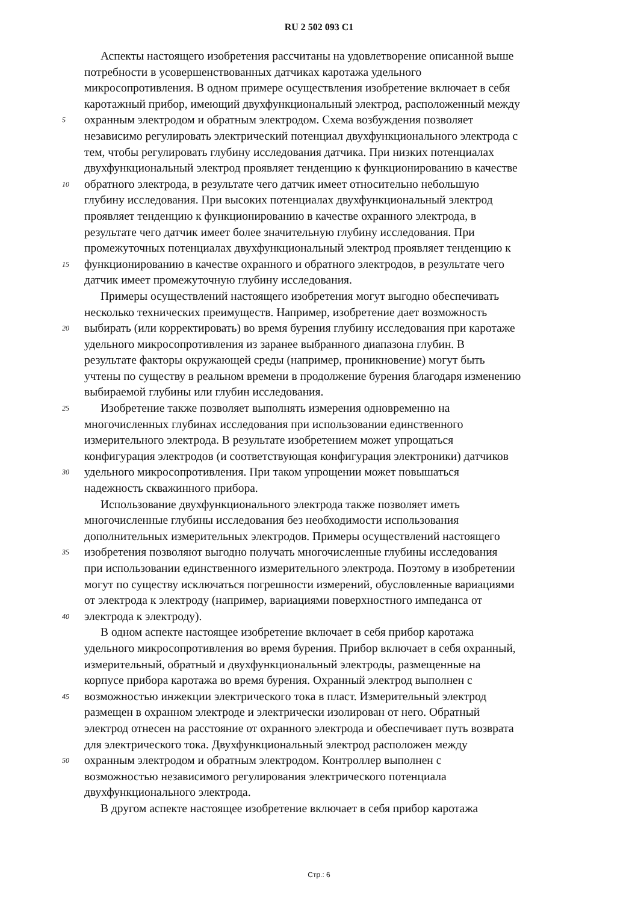RU 2 502 093 C1
Аспекты настоящего изобретения рассчитаны на удовлетворение описанной выше
потребности в усовершенствованных датчиках каротажа удельного
микросопротивления. В одном примере осуществления изобретение включает в себя
каротажный прибор, имеющий двухфункциональный электрод, расположенный между
5 охранным электродом и обратным электродом. Схема возбуждения позволяет
независимо регулировать электрический потенциал двухфункционального электрода с
тем, чтобы регулировать глубину исследования датчика. При низких потенциалах
двухфункциональный электрод проявляет тенденцию к функционированию в качестве
10 обратного электрода, в результате чего датчик имеет относительно небольшую
глубину исследования. При высоких потенциалах двухфункциональный электрод
проявляет тенденцию к функционированию в качестве охранного электрода, в
результате чего датчик имеет более значительную глубину исследования. При
промежуточных потенциалах двухфункциональный электрод проявляет тенденцию к
15 функционированию в качестве охранного и обратного электродов, в результате чего
датчик имеет промежуточную глубину исследования.
Примеры осуществлений настоящего изобретения могут выгодно обеспечивать
несколько технических преимуществ. Например, изобретение дает возможность
20 выбирать (или корректировать) во время бурения глубину исследования при каротаже
удельного микросопротивления из заранее выбранного диапазона глубин. В
результате факторы окружающей среды (например, проникновение) могут быть
учтены по существу в реальном времени в продолжение бурения благодаря изменению
выбираемой глубины или глубин исследования.
25 Изобретение также позволяет выполнять измерения одновременно на
многочисленных глубинах исследования при использовании единственного
измерительного электрода. В результате изобретением может упрощаться
конфигурация электродов (и соответствующая конфигурация электроники) датчиков
30 удельного микросопротивления. При таком упрощении может повышаться
надежность скважинного прибора.
Использование двухфункционального электрода также позволяет иметь
многочисленные глубины исследования без необходимости использования
дополнительных измерительных электродов. Примеры осуществлений настоящего
35 изобретения позволяют выгодно получать многочисленные глубины исследования
при использовании единственного измерительного электрода. Поэтому в изобретении
могут по существу исключаться погрешности измерений, обусловленные вариациями
от электрода к электроду (например, вариациями поверхностного импеданса от
40 электрода к электроду).
В одном аспекте настоящее изобретение включает в себя прибор каротажа
удельного микросопротивления во время бурения. Прибор включает в себя охранный,
измерительный, обратный и двухфункциональный электроды, размещенные на
корпусе прибора каротажа во время бурения. Охранный электрод выполнен с
45 возможностью инжекции электрического тока в пласт. Измерительный электрод
размещен в охранном электроде и электрически изолирован от него. Обратный
электрод отнесен на расстояние от охранного электрода и обеспечивает путь возврата
для электрического тока. Двухфункциональный электрод расположен между
50 охранным электродом и обратным электродом. Контроллер выполнен с
возможностью независимого регулирования электрического потенциала
двухфункционального электрода.
В другом аспекте настоящее изобретение включает в себя прибор каротажа
Стр.: 6